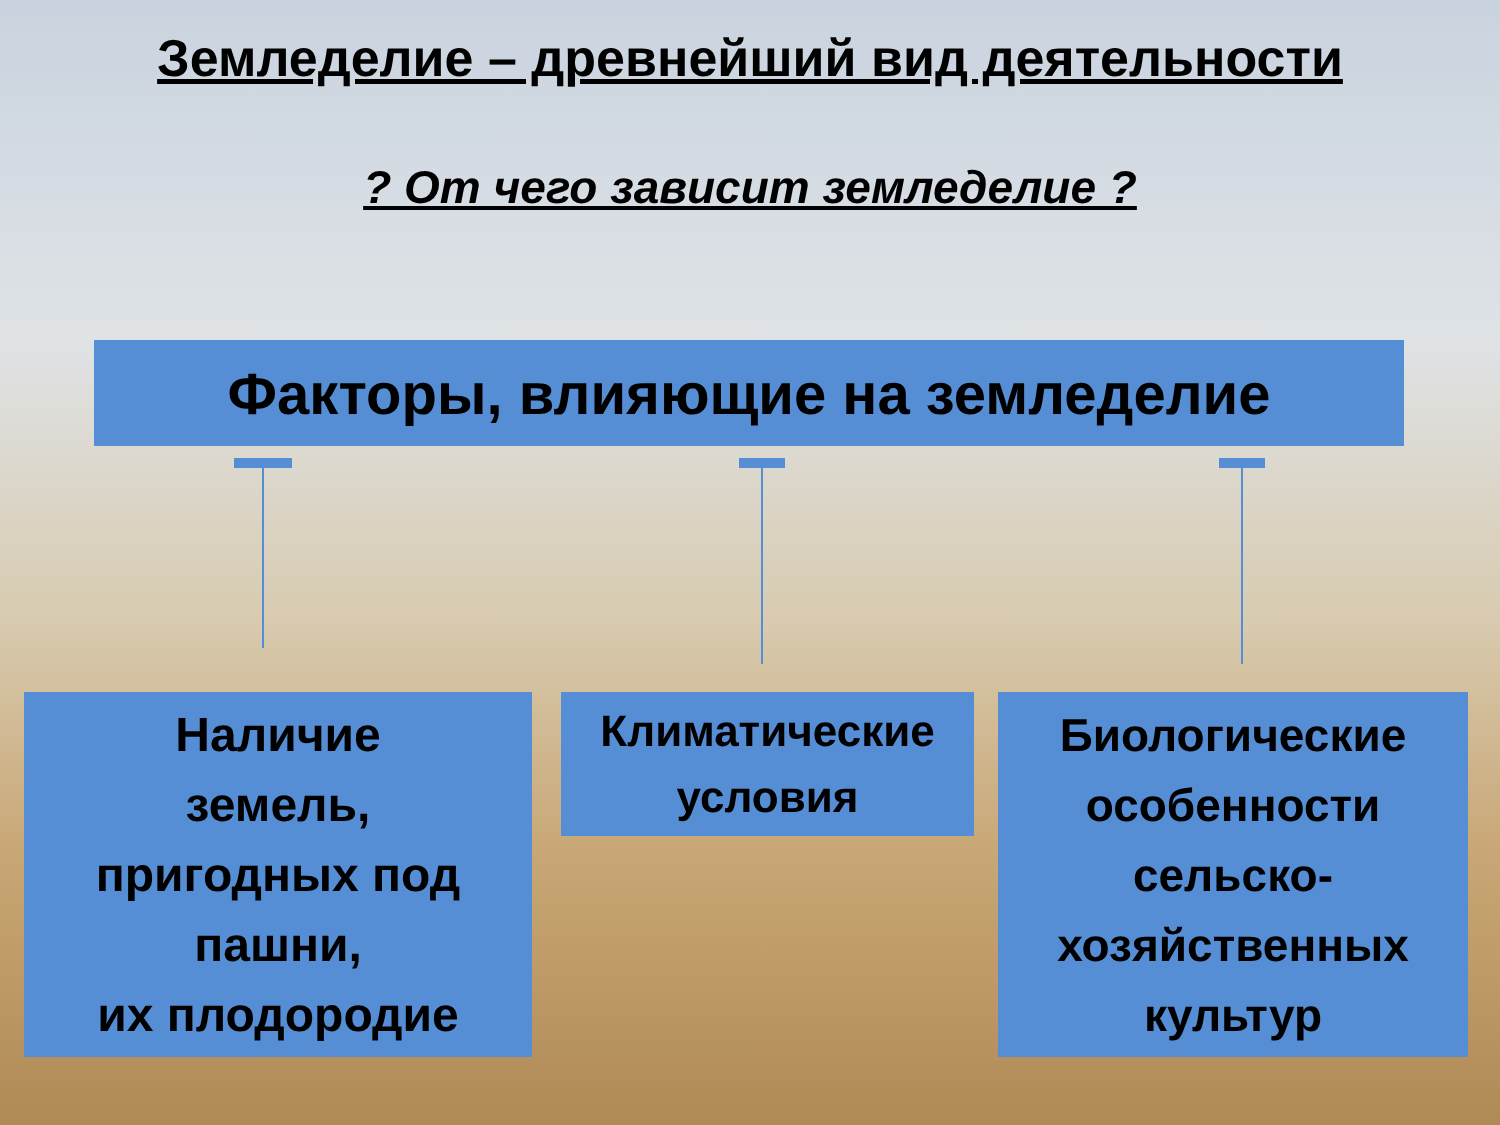Земледелие – древнейший вид деятельности
? От чего зависит земледелие ?
Факторы, влияющие на земледелие
Наличие
земель,
пригодных под
пашни,
их плодородие
Климатические
условия
Биологические
особенности
сельско-
хозяйственных
культур